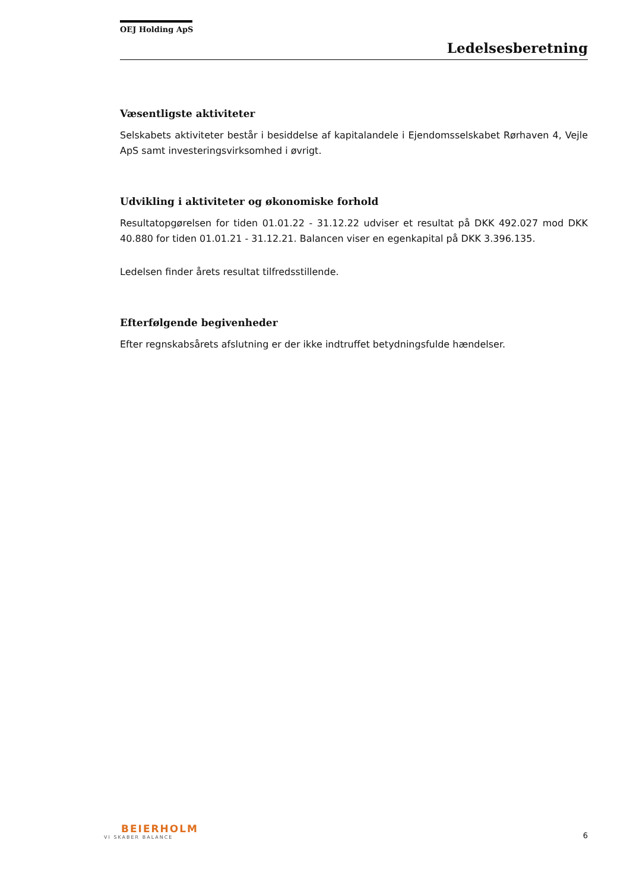OEJ Holding ApS
Ledelsesberetning
Væsentligste aktiviteter
Selskabets aktiviteter består i besiddelse af kapitalandele i Ejendomsselskabet Rørhaven 4, Vejle ApS samt investeringsvirksomhed i øvrigt.
Udvikling i aktiviteter og økonomiske forhold
Resultatopgørelsen for tiden 01.01.22 - 31.12.22 udviser et resultat på DKK 492.027 mod DKK 40.880 for tiden 01.01.21 - 31.12.21. Balancen viser en egenkapital på DKK 3.396.135.
Ledelsen finder årets resultat tilfredsstillende.
Efterfølgende begivenheder
Efter regnskabsårets afslutning er der ikke indtruffet betydningsfulde hændelser.
BEIERHOLM
VI SKABER BALANCE
6